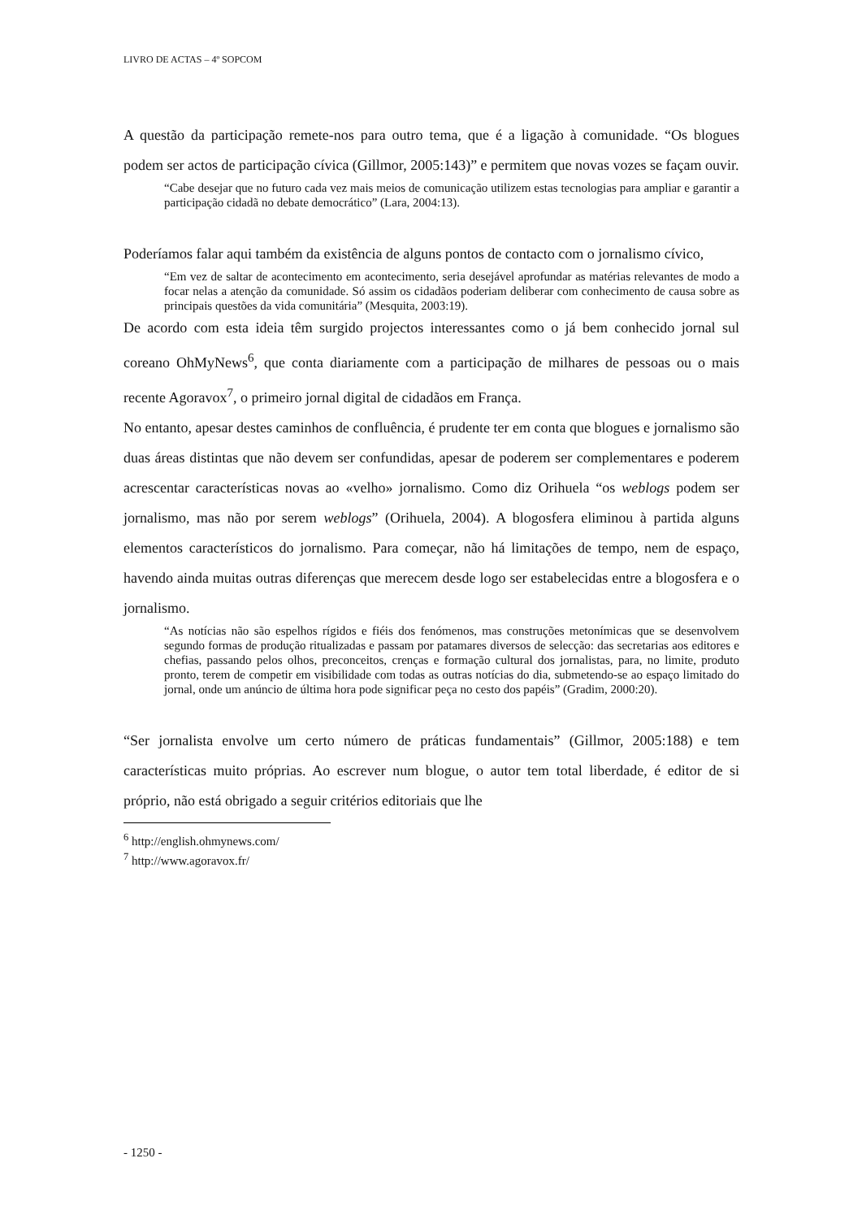LIVRO DE ACTAS – 4º SOPCOM
A questão da participação remete-nos para outro tema, que é a ligação à comunidade. “Os blogues podem ser actos de participação cívica (Gillmor, 2005:143)” e permitem que novas vozes se façam ouvir.
“Cabe desejar que no futuro cada vez mais meios de comunicação utilizem estas tecnologias para ampliar e garantir a participação cidadã no debate democrático” (Lara, 2004:13).
Poderíamos falar aqui também da existência de alguns pontos de contacto com o jornalismo cívico,
“Em vez de saltar de acontecimento em acontecimento, seria desejável aprofundar as matérias relevantes de modo a focar nelas a atenção da comunidade. Só assim os cidadãos poderiam deliberar com conhecimento de causa sobre as principais questões da vida comunitária” (Mesquita, 2003:19).
De acordo com esta ideia têm surgido projectos interessantes como o já bem conhecido jornal sul coreano OhMyNews<sup>6</sup>, que conta diariamente com a participação de milhares de pessoas ou o mais recente Agoravox<sup>7</sup>, o primeiro jornal digital de cidadãos em França.
No entanto, apesar destes caminhos de confluência, é prudente ter em conta que blogues e jornalismo são duas áreas distintas que não devem ser confundidas, apesar de poderem ser complementares e poderem acrescentar características novas ao «velho» jornalismo. Como diz Orihuela “os weblogs podem ser jornalismo, mas não por serem weblogs” (Orihuela, 2004). A blogosfera eliminou à partida alguns elementos característicos do jornalismo. Para começar, não há limitações de tempo, nem de espaço, havendo ainda muitas outras diferenças que merecem desde logo ser estabelecidas entre a blogosfera e o jornalismo.
“As notícias não são espelhos rígidos e fiéis dos fenómenos, mas construções metonímicas que se desenvolvem segundo formas de produção ritualizadas e passam por patamares diversos de selecção: das secretarias aos editores e chefias, passando pelos olhos, preconceitos, crenças e formação cultural dos jornalistas, para, no limite, produto pronto, terem de competir em visibilidade com todas as outras notícias do dia, submetendo-se ao espaço limitado do jornal, onde um anúncio de última hora pode significar peça no cesto dos papéis” (Gradim, 2000:20).
“Ser jornalista envolve um certo número de práticas fundamentais” (Gillmor, 2005:188) e tem características muito próprias. Ao escrever num blogue, o autor tem total liberdade, é editor de si próprio, não está obrigado a seguir critérios editoriais que lhe
<sup>6</sup> http://english.ohmynews.com/
<sup>7</sup> http://www.agoravox.fr/
- 1250 -